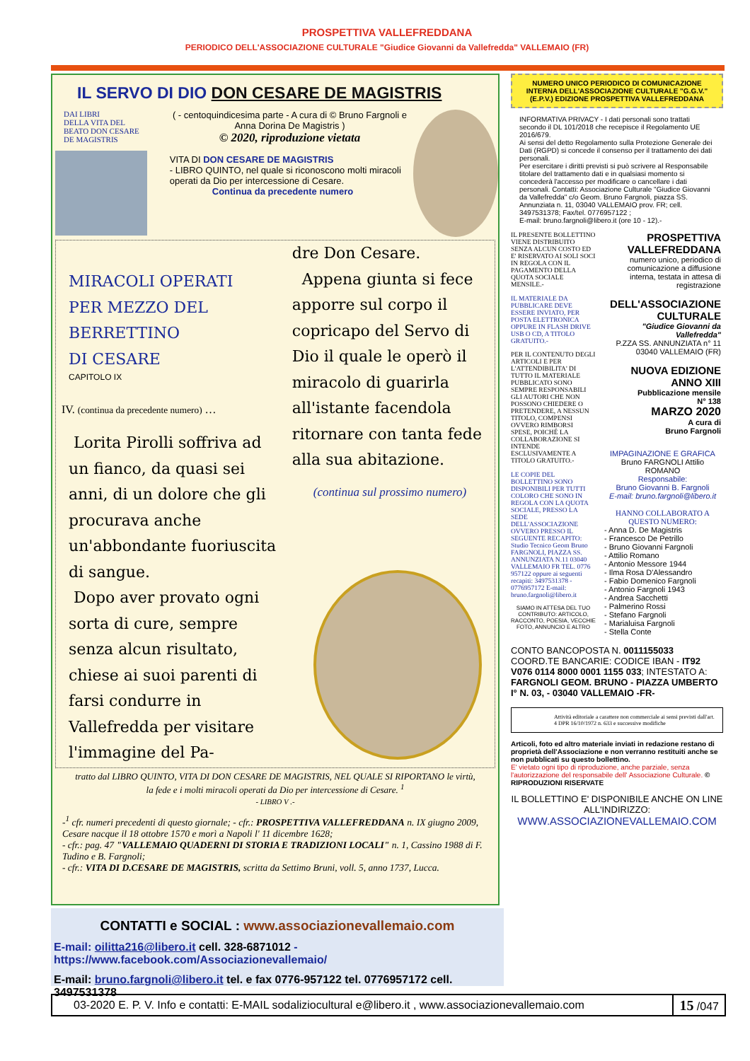PROSPETTIVA VALLEFREDDANA
PERIODICO DELL'ASSOCIAZIONE CULTURALE "Giudice Giovanni da Vallefredda" VALLEMAIO (FR)
IL SERVO DI DIO DON CESARE DE MAGISTRIS
DAI LIBRI
DELLA VITA DEL
BEATO DON CESARE
DE MAGISTRIS
( - centoquindicesima parte - A cura di © Bruno Fargnoli e Anna Dorina De Magistris )
© 2020, riproduzione vietata
VITA DI DON CESARE DE MAGISTRIS
- LIBRO QUINTO, nel quale si riconoscono molti miracoli operati da Dio per intercessione di Cesare.
Continua da precedente numero
MIRACOLI OPERATI
PER MEZZO DEL
BERRETTINO
DI CESARE
CAPITOLO IX
IV. (continua da precedente numero) …
Lorita Pirolli soffriva ad un fianco, da quasi sei anni, di un dolore che gli procurava anche un'abbondante fuoriuscita di sangue.
Dopo aver provato ogni sorta di cure, sempre senza alcun risultato, chiese ai suoi parenti di farsi condurre in Vallefredda per visitare l'immagine del Pa-
dre Don Cesare.
Appena giunta si fece apporre sul corpo il copricapo del Servo di Dio il quale le operò il miracolo di guarirla all'istante facendola ritornare con tanta fede alla sua abitazione.
(continua sul prossimo numero)
tratto dal LIBRO QUINTO, VITA DI DON CESARE DE MAGISTRIS, NEL QUALE SI RIPORTANO le virtù, la fede e i molti miracoli operati da Dio per intercessione di Cesare. <sup>1</sup>
- LIBRO V .-
-<sup>1</sup> cfr. numeri precedenti di questo giornale; - cfr.: PROSPETTIVA VALLEFREDDANA n. IX giugno 2009, Cesare nacque il 18 ottobre 1570 e morì a Napoli l' 11 dicembre 1628;
- cfr.: pag. 47 "VALLEMAIO QUADERNI DI STORIA E TRADIZIONI LOCALI" n. 1, Cassino 1988 di F. Tudino e B. Fargnoli;
- cfr.: VITA DI D.CESARE DE MAGISTRIS, scritta da Settimo Bruni, voll. 5, anno 1737, Lucca.
NUMERO UNICO PERIODICO DI COMUNICAZIONE INTERNA DELL'ASSOCIAZIONE CULTURALE "G.G.V." (E.P.V.) EDIZIONE PROSPETTIVA VALLEFREDDANA
INFORMATIVA PRIVACY - I dati personali sono trattati secondo il DL 101/2018 che recepisce il Regolamento UE 2016/679.
Ai sensi del detto Regolamento sulla Protezione Generale dei Dati (RGPD) si concede il consenso per il trattamento dei dati personali.
Per esercitare i diritti previsti si può scrivere al Responsabile titolare del trattamento dati e in qualsiasi momento si concederà l'accesso per modificare o cancellare i dati personali. Contatti: Associazione Culturale "Giudice Giovanni da Vallefredda" c/o Geom. Bruno Fargnoli, piazza SS. Annunziata n. 11, 03040 VALLEMAIO prov. FR; cell. 3497531378; Fax/tel. 0776957122 ;
E-mail: bruno.fargnoli@libero.it (ore 10 - 12).-
IL PRESENTE BOLLETTINO VIENE DISTRIBUITO SENZA ALCUN COSTO ED E' RISERVATO AI SOLI SOCI IN REGOLA CON IL PAGAMENTO DELLA QUOTA SOCIALE MENSILE.-
IL MATERIALE DA PUBBLICARE DEVE ESSERE INVIATO, PER POSTA ELETTRONICA OPPURE IN FLASH DRIVE USB O CD, A TITOLO GRATUITO.-
PER IL CONTENUTO DEGLI ARTICOLI E PER L'ATTENDIBILITA' DI TUTTO IL MATERIALE PUBBLICATO SONO SEMPRE RESPONSABILI GLI AUTORI CHE NON POSSONO CHIEDERE O PRETENDERE, A NESSUN TITOLO, COMPENSI OVVERO RIMBORSI SPESE, POICHÉ LA COLLABORAZIONE SI INTENDE ESCLUSIVAMENTE A TITOLO GRATUITO.-
LE COPIE DEL BOLLETTINO SONO DISPONIBILI PER TUTTI COLORO CHE SONO IN REGOLA CON LA QUOTA SOCIALE, PRESSO LA SEDE DELL'ASSOCIAZIONE OVVERO PRESSO IL SEGUENTE RECAPITO: Studio Tecnico Geom Bruno FARGNOLI, PIAZZA SS. ANNUNZIATA N.11 03040 VALLEMAIO FR TEL. 0776 957122 oppure ai seguenti recapiti: 3497531378 - 0776957172 E-mail: bruno.fargnoli@libero.it
SIAMO IN ATTESA DEL TUO CONTRIBUTO: ARTICOLO, RACCONTO, POESIA, VECCHIE FOTO, ANNUNCIO E ALTRO
PROSPETTIVA VALLEFREDDANA
numero unico, periodico di comunicazione a diffusione interna, testata in attesa di registrazione
DELL'ASSOCIAZIONE CULTURALE
"Giudice Giovanni da Vallefredda"
P.ZZA SS. ANNUNZIATA n° 11
03040 VALLEMAIO (FR)
NUOVA EDIZIONE
ANNO XIII
Pubblicazione mensile
N° 138
MARZO 2020
A cura di
Bruno Fargnoli
IMPAGINAZIONE E GRAFICA
Bruno FARGNOLI Attilio ROMANO
Responsabile:
Bruno Giovanni B. Fargnoli
E-mail: bruno.fargnoli@libero.it
HANNO COLLABORATO A QUESTO NUMERO:
- Anna D. De Magistris
- Francesco De Petrillo
- Bruno Giovanni Fargnoli
- Attilio Romano
- Antonio Messore 1944
- Ilma Rosa D'Alessandro
- Fabio Domenico Fargnoli
- Antonio Fargnoli 1943
- Andrea Sacchetti
- Palmerino Rossi
- Stefano Fargnoli
- Marialuisa Fargnoli
- Stella Conte
CONTO BANCOPOSTA N. 0011155033 COORD.TE BANCARIE: CODICE IBAN - IT92 V076 0114 8000 0001 1155 033; INTESTATO A: FARGNOLI GEOM. BRUNO - PIAZZA UMBERTO I° N. 03, - 03040 VALLEMAIO -FR-
Attività editoriale a carattere non commerciale ai sensi previsti dall'art. 4 DPR 16/10/1972 n. 633 e successive modifiche
Articoli, foto ed altro materiale inviati in redazione restano di proprietà dell'Associazione e non verranno restituiti anche se non pubblicati su questo bollettino.
E' vietato ogni tipo di riproduzione, anche parziale, senza l'autorizzazione del responsabile dell' Associazione Culturale. © RIPRODUZIONI RISERVATE
IL BOLLETTINO E' DISPONIBILE ANCHE ON LINE ALL'INDIRIZZO:
WWW.ASSOCIAZIONEVALLEMAIO.COM
CONTATTI e SOCIAL : www.associazionevallemaio.com
E-mail: oilitta216@libero.it cell. 328-6871012 -https://www.facebook.com/Associazionevallemaio/
E-mail: bruno.fargnoli@libero.it tel. e fax 0776-957122 tel. 0776957172 cell. 3497531378
03-2020 E. P. V. Info e contatti: E-MAIL sodaliziocultural e@libero.it , www.associazionevallemaio.com 15 /047